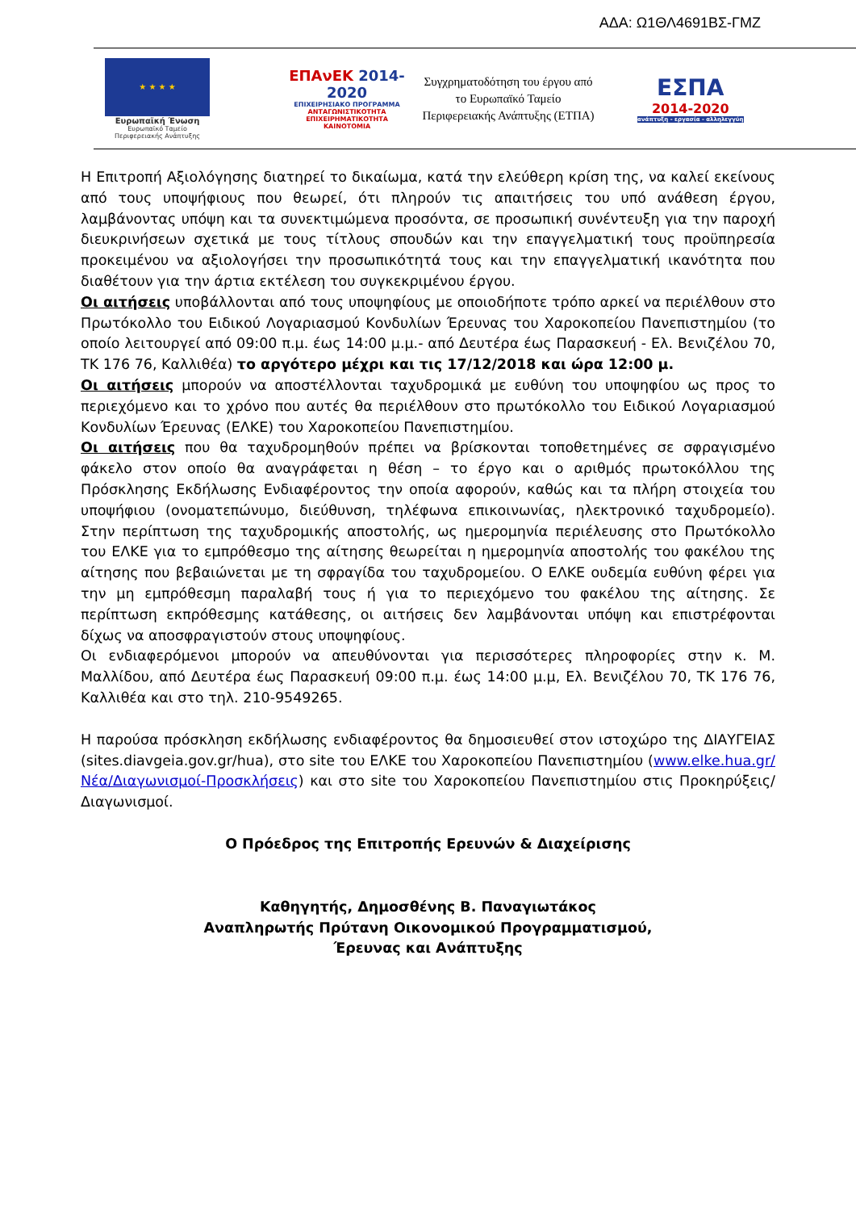ΑΔΑ: Ω1ΘΛ4691ΒΣ-ΓΜΖ
★ ★ ★ ★
Ευρωπαϊκή Ένωση
Ευρωπαϊκό Ταμείο
Περιφερειακής Ανάπτυξης
ΕΠΑνΕΚ 2014-2020
ΕΠΙΧΕΙΡΗΣΙΑΚΟ ΠΡΟΓΡΑΜΜΑ
ΑΝΤΑΓΩΝΙΣΤΙΚΟΤΗΤΑ
ΕΠΙΧΕΙΡΗΜΑΤΙΚΟΤΗΤΑ
ΚΑΙΝΟΤΟΜΙΑ
Συγχρηματοδότηση του έργου από το Ευρωπαϊκό Ταμείο Περιφερειακής Ανάπτυξης (ΕΤΠΑ)
ΕΣΠΑ
2014-2020
ανάπτυξη - εργασία - αλληλεγγύη
Η Επιτροπή Αξιολόγησης διατηρεί το δικαίωμα, κατά την ελεύθερη κρίση της, να καλεί εκείνους από τους υποψήφιους που θεωρεί, ότι πληρούν τις απαιτήσεις του υπό ανάθεση έργου, λαμβάνοντας υπόψη και τα συνεκτιμώμενα προσόντα, σε προσωπική συνέντευξη για την παροχή διευκρινήσεων σχετικά με τους τίτλους σπουδών και την επαγγελματική τους προϋπηρεσία προκειμένου να αξιολογήσει την προσωπικότητά τους και την επαγγελματική ικανότητα που διαθέτουν για την άρτια εκτέλεση του συγκεκριμένου έργου.
Οι αιτήσεις υποβάλλονται από τους υποψηφίους με οποιοδήποτε τρόπο αρκεί να περιέλθουν στο Πρωτόκολλο του Ειδικού Λογαριασμού Κονδυλίων Έρευνας του Χαροκοπείου Πανεπιστημίου (το οποίο λειτουργεί από 09:00 π.μ. έως 14:00 μ.μ.- από Δευτέρα έως Παρασκευή - Ελ. Βενιζέλου 70, ΤΚ 176 76, Καλλιθέα) το αργότερο μέχρι και τις 17/12/2018 και ώρα 12:00 μ.
Οι αιτήσεις μπορούν να αποστέλλονται ταχυδρομικά με ευθύνη του υποψηφίου ως προς το περιεχόμενο και το χρόνο που αυτές θα περιέλθουν στο πρωτόκολλο του Ειδικού Λογαριασμού Κονδυλίων Έρευνας (ΕΛΚΕ) του Χαροκοπείου Πανεπιστημίου.
Οι αιτήσεις που θα ταχυδρομηθούν πρέπει να βρίσκονται τοποθετημένες σε σφραγισμένο φάκελο στον οποίο θα αναγράφεται η θέση – το έργο και ο αριθμός πρωτοκόλλου της Πρόσκλησης Εκδήλωσης Ενδιαφέροντος την οποία αφορούν, καθώς και τα πλήρη στοιχεία του υποψήφιου (ονοματεπώνυμο, διεύθυνση, τηλέφωνα επικοινωνίας, ηλεκτρονικό ταχυδρομείο). Στην περίπτωση της ταχυδρομικής αποστολής, ως ημερομηνία περιέλευσης στο Πρωτόκολλο του ΕΛΚΕ για το εμπρόθεσμο της αίτησης θεωρείται η ημερομηνία αποστολής του φακέλου της αίτησης που βεβαιώνεται με τη σφραγίδα του ταχυδρομείου. Ο ΕΛΚΕ ουδεμία ευθύνη φέρει για την μη εμπρόθεσμη παραλαβή τους ή για το περιεχόμενο του φακέλου της αίτησης. Σε περίπτωση εκπρόθεσμης κατάθεσης, οι αιτήσεις δεν λαμβάνονται υπόψη και επιστρέφονται δίχως να αποσφραγιστούν στους υποψηφίους.
Οι ενδιαφερόμενοι μπορούν να απευθύνονται για περισσότερες πληροφορίες στην κ. Μ. Μαλλίδου, από Δευτέρα έως Παρασκευή 09:00 π.μ. έως 14:00 μ.μ, Ελ. Βενιζέλου 70, ΤΚ 176 76, Καλλιθέα και στο τηλ. 210-9549265.
Η παρούσα πρόσκληση εκδήλωσης ενδιαφέροντος θα δημοσιευθεί στον ιστοχώρο της ΔΙΑΥΓΕΙΑΣ (sites.diavgeia.gov.gr/hua), στο site του ΕΛΚΕ του Χαροκοπείου Πανεπιστημίου (www.elke.hua.gr/Νέα/Διαγωνισμοί-Προσκλήσεις) και στο site του Χαροκοπείου Πανεπιστημίου στις Προκηρύξεις/ Διαγωνισμοί.
Ο Πρόεδρος της Επιτροπής Ερευνών & Διαχείρισης
Καθηγητής, Δημοσθένης Β. Παναγιωτάκος
Αναπληρωτής Πρύτανη Οικονομικού Προγραμματισμού,
Έρευνας και Ανάπτυξης